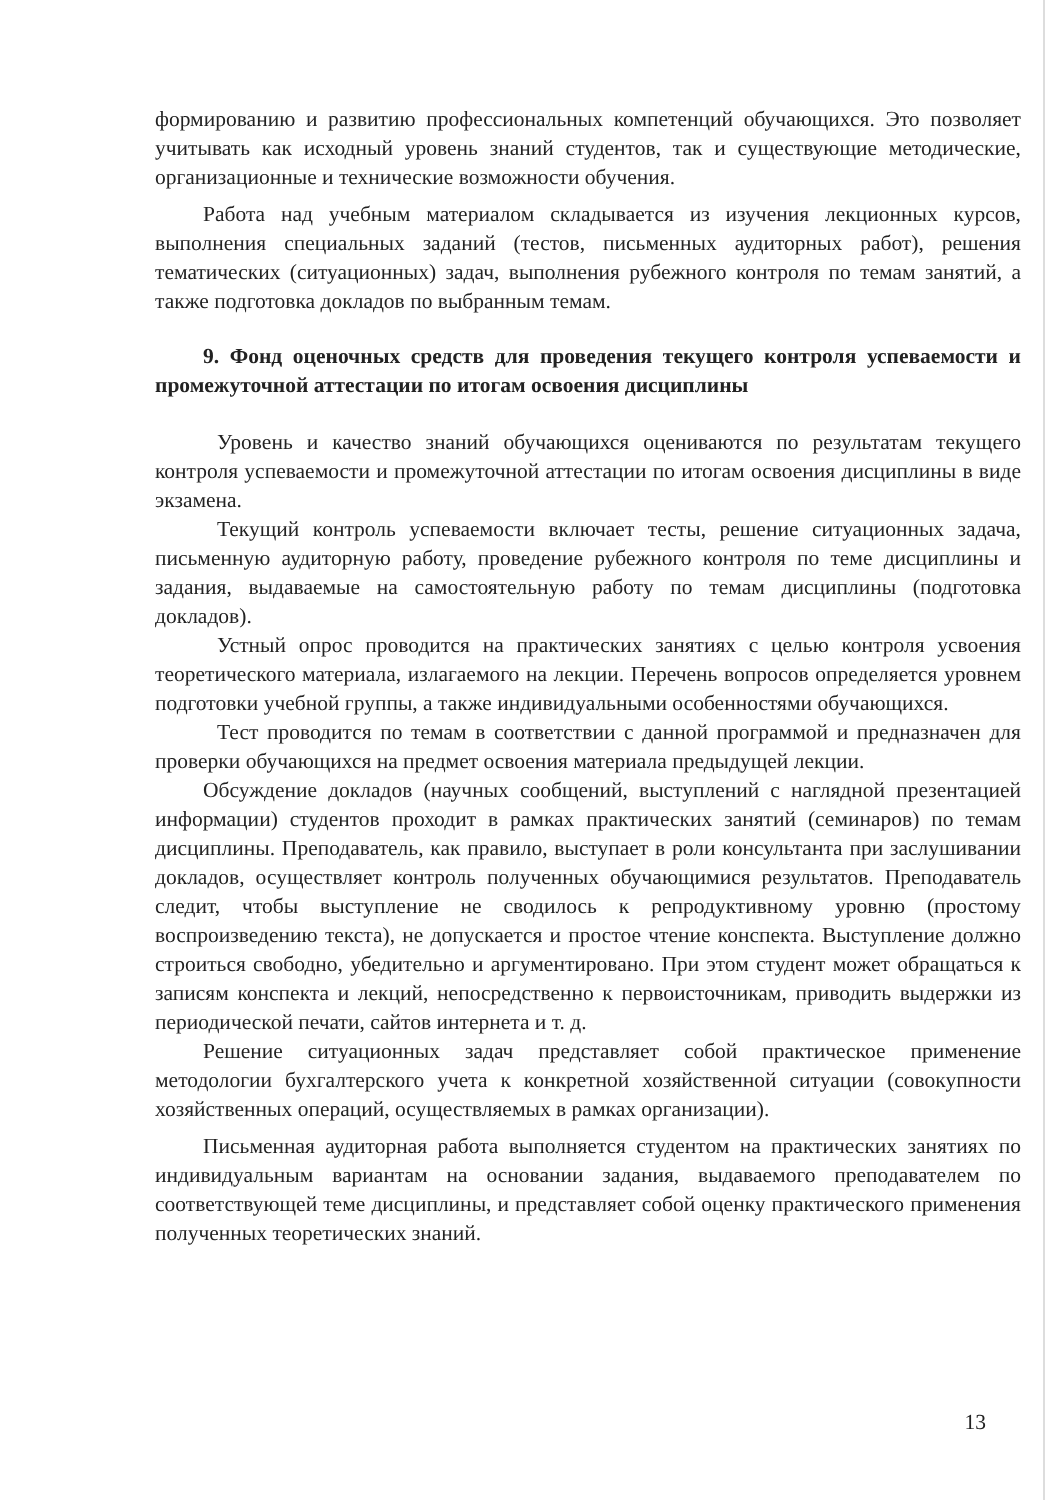формированию и развитию профессиональных компетенций обучающихся. Это позволяет учитывать как исходный уровень знаний студентов, так и существующие методические, организационные и технические возможности обучения.
Работа над учебным материалом складывается из изучения лекционных курсов, выполнения специальных заданий (тестов, письменных аудиторных работ), решения тематических (ситуационных) задач, выполнения рубежного контроля по темам занятий, а также подготовка докладов по выбранным темам.
9. Фонд оценочных средств для проведения текущего контроля успеваемости и промежуточной аттестации по итогам освоения дисциплины
Уровень и качество знаний обучающихся оцениваются по результатам текущего контроля успеваемости и промежуточной аттестации по итогам освоения дисциплины в виде экзамена.
Текущий контроль успеваемости включает тесты, решение ситуационных задача, письменную аудиторную работу, проведение рубежного контроля по теме дисциплины и задания, выдаваемые на самостоятельную работу по темам дисциплины (подготовка докладов).
Устный опрос проводится на практических занятиях с целью контроля усвоения теоретического материала, излагаемого на лекции. Перечень вопросов определяется уровнем подготовки учебной группы, а также индивидуальными особенностями обучающихся.
Тест проводится по темам в соответствии с данной программой и предназначен для проверки обучающихся на предмет освоения материала предыдущей лекции.
Обсуждение докладов (научных сообщений, выступлений с наглядной презентацией информации) студентов проходит в рамках практических занятий (семинаров) по темам дисциплины. Преподаватель, как правило, выступает в роли консультанта при заслушивании докладов, осуществляет контроль полученных обучающимися результатов. Преподаватель следит, чтобы выступление не сводилось к репродуктивному уровню (простому воспроизведению текста), не допускается и простое чтение конспекта. Выступление должно строиться свободно, убедительно и аргументировано. При этом студент может обращаться к записям конспекта и лекций, непосредственно к первоисточникам, приводить выдержки из периодической печати, сайтов интернета и т. д.
Решение ситуационных задач представляет собой практическое применение методологии бухгалтерского учета к конкретной хозяйственной ситуации (совокупности хозяйственных операций, осуществляемых в рамках организации).
Письменная аудиторная работа выполняется студентом на практических занятиях по индивидуальным вариантам на основании задания, выдаваемого преподавателем по соответствующей теме дисциплины, и представляет собой оценку практического применения полученных теоретических знаний.
13